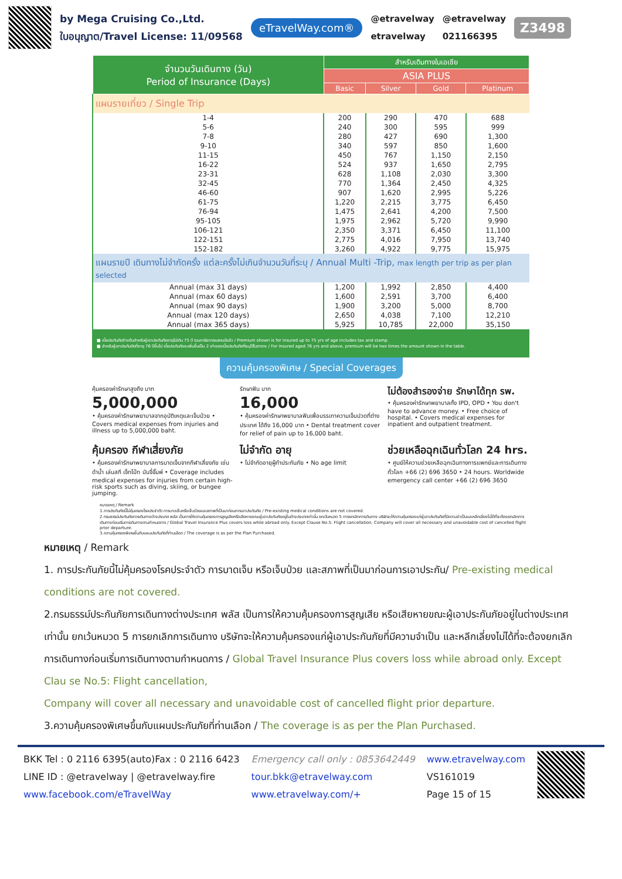by Mega Cruising Co.,Ltd.
ใบอนุญาต/Travel License: 11/09568
eTravelWay.com®
@etravelway
etravelway
@etravelway
021166395
Z3498
| จำนวนวันเดินทาง (วัน) Period of Insurance (Days) | สำหรับเดินทางในเอเชีย | | | |
| --- | --- | --- | --- | --- |
| | ASIA PLUS | | | |
| | Basic | Silver | Gold | Platinum |
| แผนรายเที่ยว / Single Trip | | | | |
| 1-4 | 200 | 290 | 470 | 688 |
| 5-6 | 240 | 300 | 595 | 999 |
| 7-8 | 280 | 427 | 690 | 1,300 |
| 9-10 | 340 | 597 | 850 | 1,600 |
| 11-15 | 450 | 767 | 1,150 | 2,150 |
| 16-22 | 524 | 937 | 1,650 | 2,795 |
| 23-31 | 628 | 1,108 | 2,030 | 3,300 |
| 32-45 | 770 | 1,364 | 2,450 | 4,325 |
| 46-60 | 907 | 1,620 | 2,995 | 5,226 |
| 61-75 | 1,220 | 2,215 | 3,775 | 6,450 |
| 76-94 | 1,475 | 2,641 | 4,200 | 7,500 |
| 95-105 | 1,975 | 2,962 | 5,720 | 9,990 |
| 106-121 | 2,350 | 3,371 | 6,450 | 11,100 |
| 122-151 | 2,775 | 4,016 | 7,950 | 13,740 |
| 152-182 | 3,260 | 4,922 | 9,775 | 15,975 |
| แผนรายปี เดินทางไม่จำกัดครั้ง แต่ละครั้งไม่เกินจำนวนวันที่ระบุ / Annual Multi -Trip, max length per trip as per plan selected | | | | |
| Annual (max 31 days) | 1,200 | 1,992 | 2,850 | 4,400 |
| Annual (max 60 days) | 1,600 | 2,591 | 3,700 | 6,400 |
| Annual (max 90 days) | 1,900 | 3,200 | 5,000 | 8,700 |
| Annual (max 120 days) | 2,650 | 4,038 | 7,100 | 12,210 |
| Annual (max 365 days) | 5,925 | 10,785 | 22,000 | 35,150 |
■ เบี้ยประกันภัยข้างต้นสำหรับผู้เอาประกันภัยอายุไม่เกิน 75 ปี รวมภาษีอากรแสตมป์แล้ว / Premium shown is for insured up to 75 yrs of age includes tax and stamp.
■ สำหรับผู้เอาประกันภัยที่อายุ 76 ปีขึ้นไป เบี้ยประกันภัยจะเพิ่มขึ้นเป็น 2 เท่าของเบี้ยประกันภัยที่ระบุไว้ในตาราง / For insured aged 76 yrs and above, premium will be two times the amount shown in the table.
ความคุ้มครองพิเศษ / Special Coverages
คุ้มครองค่ารักษาสูงถึง บาท
5,000,000
• คุ้มครองค่ารักษาพยาบาลจากอุบัติเหตุและเจ็บป่วย • Covers medical expenses from injuries and illness up to 5,000,000 baht.
รักษาฟัน บาท
16,000
• คุ้มครองค่ารักษาพยาบาลฟันเพื่อบรรเทาความเจ็บปวดที่ต่างประเทศ ได้ถึง 16,000 บาท • Dental treatment cover for relief of pain up to 16,000 baht.
ไม่ต้องสำรองจ่าย รักษาได้ทุก รพ.
• คุ้มครองค่ารักษาพยาบาลทั้ง IPD, OPD • You don't have to advance money. • Free choice of hospital. • Covers medical expenses for inpatient and outpatient treatment.
คุ้มครอง กีฬาเสี่ยงภัย
• คุ้มครองค่ารักษาพยาบาลการบาดเจ็บจากกีฬาเสี่ยงภัย เช่นดำน้ำ เล่นสกี เจ็ทโบ๊ท บันจี้จั๊มพ์ • Coverage includes medical expenses for injuries from certain high-risk sports such as diving, skiing, or bungee jumping.
ไม่จำกัด อายุ
• ไม่จำกัดอายุผู้ทำประกันภัย • No age limit
ช่วยเหลือฉุกเฉินทั่วโลก 24 hrs.
• ศูนย์ให้ความช่วยเหลือฉุกเฉินทางการแพทย์และการเดินทางทั่วโลก +66 (2) 696 3650 • 24 hours. Worldwide emergency call center +66 (2) 696 3650
หมายเหตุ / Remark
1.การประกันภัยนี้ไม่คุ้มครองโรคประจำตัว การบาดเจ็บหรือเจ็บป่วยและสภาพที่เป็นมาก่อนการเอาประกันภัย / Pre-existing medical conditions are not covered.
2.กรมธรรม์ประกันภัยการเดินทางต่างประเทศ พลัส เป็นการให้ความคุ้มครองการสูญเสียหรือเสียหายขณะผู้เอาประกันภัยอยู่ในต่างประเทศเท่านั้น ยกเว้นหมวด 5 การยกเลิกการเดินทาง บริษัทจะให้ความคุ้มครองแก่ผู้เอาประกันภัยที่มีความจำเป็นและหลีกเลี่ยงไม่ได้ที่จะต้องยกเลิกการเดินทางก่อนเริ่มการเดินทางตามกำหนดการ / Global Travel Insurance Plus covers loss while abroad only. Except Clause No.5: Flight cancellation, Company will cover all necessary and unavoidable cost of cancelled flight prior departure.
3.ความคุ้มครองพิเศษขึ้นกับแผนประกันภัยที่ท่านเลือก / The coverage is as per the Plan Purchased.
หมายเหตุ / Remark
1. การประกันภัยนี้ไม่คุ้มครองโรคประจำตัว การบาดเจ็บ หรือเจ็บป่วย และสภาพที่เป็นมาก่อนการเอาประกัน/ Pre-existing medical conditions are not covered.
2.กรมธรรม์ประกันภัยการเดินทางต่างประเทศ พลัส เป็นการให้ความคุ้มครองการสูญเสีย หรือเสียหายขณะผู้เอาประกันภัยอยู่ในต่างประเทศเท่านั้น ยกเว้นหมวด 5 การยกเลิกการเดินทาง บริษัทจะให้ความคุ้มครองแก่ผู้เอาประกันภัยที่มีความจำเป็น และหลีกเลี่ยงไม่ได้ที่จะต้องยกเลิกการเดินทางก่อนเริ่มการเดินทางตามกำหนดการ / Global Travel Insurance Plus covers loss while abroad only. Except Clau se No.5: Flight cancellation,
Company will cover all necessary and unavoidable cost of cancelled flight prior departure.
3.ความคุ้มครองพิเศษขึ้นกับแผนประกันภัยที่ท่านเลือก / The coverage is as per the Plan Purchased.
BKK Tel : 0 2116 6395(auto)Fax : 0 2116 6423
LINE ID : @etravelway | @etravelway.fire
www.facebook.com/eTravelWay
Emergency call only : 0853642449
tour.bkk@etravelway.com
www.etravelway.com/+
www.etravelway.com
VS161019
Page 15 of 15